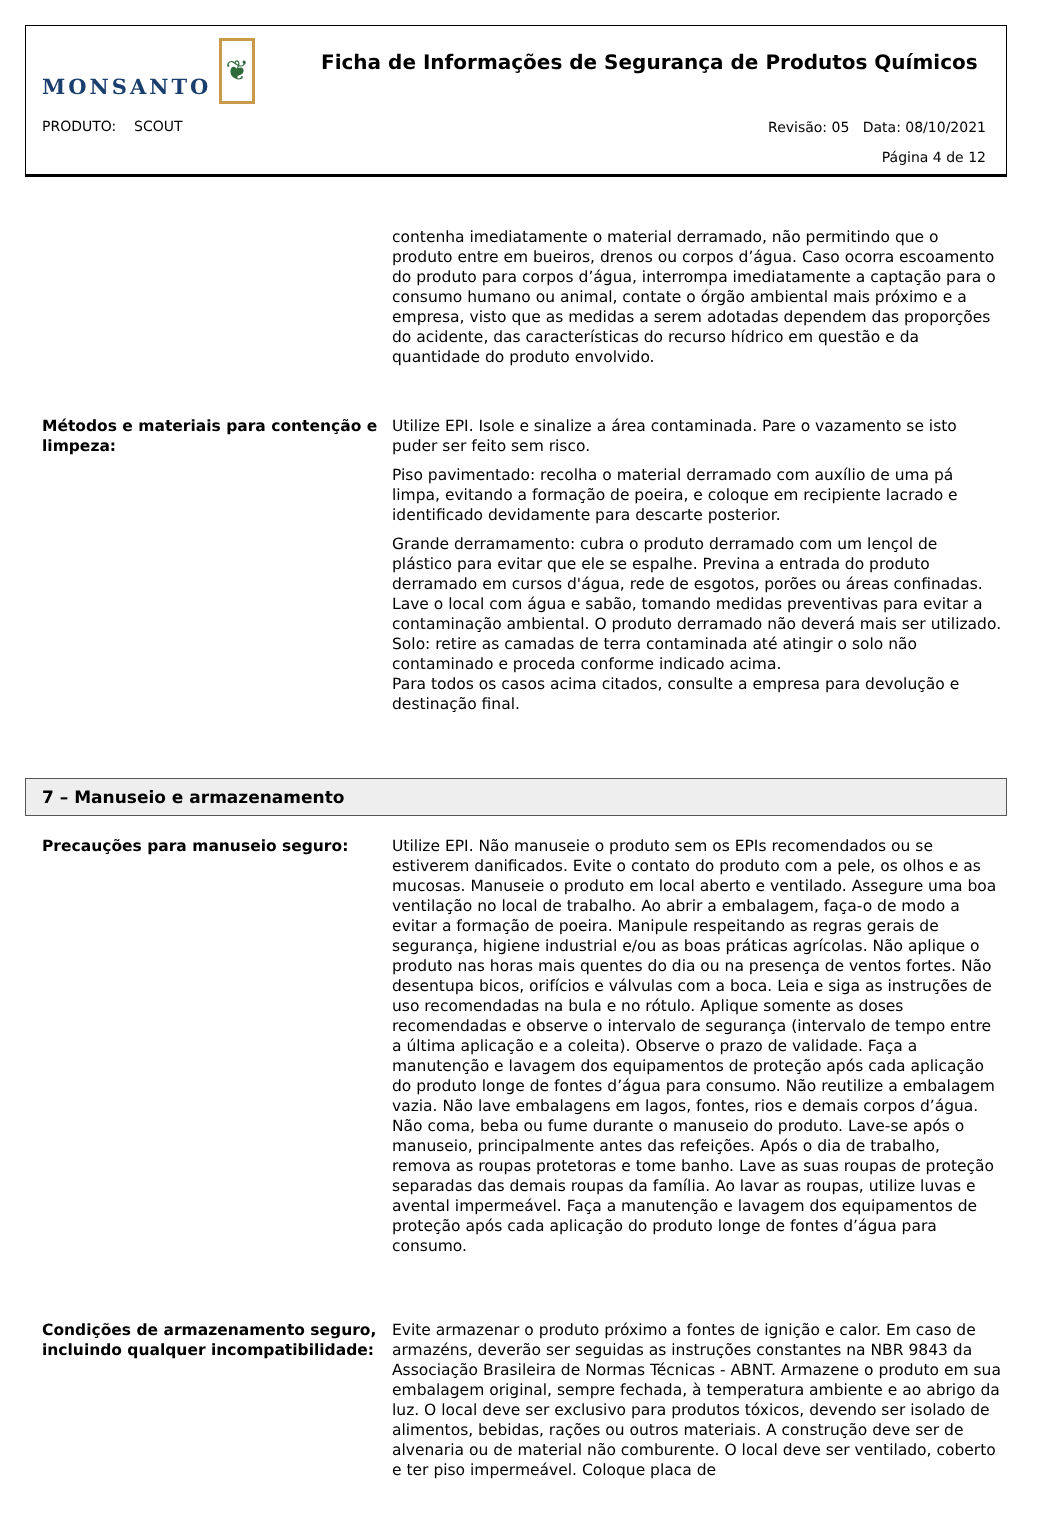MONSANTO ❦
Ficha de Informações de Segurança de Produtos Químicos
PRODUTO: SCOUT
Revisão: 05 Data: 08/10/2021
Página 4 de 12
contenha imediatamente o material derramado, não permitindo que o produto entre em bueiros, drenos ou corpos d’água. Caso ocorra escoamento do produto para corpos d’água, interrompa imediatamente a captação para o consumo humano ou animal, contate o órgão ambiental mais próximo e a empresa, visto que as medidas a serem adotadas dependem das proporções do acidente, das características do recurso hídrico em questão e da quantidade do produto envolvido.
Métodos e materiais para contenção e limpeza:
Utilize EPI. Isole e sinalize a área contaminada. Pare o vazamento se isto puder ser feito sem risco.
Piso pavimentado: recolha o material derramado com auxílio de uma pá limpa, evitando a formação de poeira, e coloque em recipiente lacrado e identificado devidamente para descarte posterior.
Grande derramamento: cubra o produto derramado com um lençol de plástico para evitar que ele se espalhe. Previna a entrada do produto derramado em cursos d'água, rede de esgotos, porões ou áreas confinadas. Lave o local com água e sabão, tomando medidas preventivas para evitar a contaminação ambiental. O produto derramado não deverá mais ser utilizado.
Solo: retire as camadas de terra contaminada até atingir o solo não contaminado e proceda conforme indicado acima.
Para todos os casos acima citados, consulte a empresa para devolução e destinação final.
7 – Manuseio e armazenamento
Precauções para manuseio seguro: Utilize EPI. Não manuseie o produto sem os EPIs recomendados ou se estiverem danificados. Evite o contato do produto com a pele, os olhos e as mucosas. Manuseie o produto em local aberto e ventilado. Assegure uma boa ventilação no local de trabalho. Ao abrir a embalagem, faça-o de modo a evitar a formação de poeira. Manipule respeitando as regras gerais de segurança, higiene industrial e/ou as boas práticas agrícolas. Não aplique o produto nas horas mais quentes do dia ou na presença de ventos fortes. Não desentupa bicos, orifícios e válvulas com a boca. Leia e siga as instruções de uso recomendadas na bula e no rótulo. Aplique somente as doses recomendadas e observe o intervalo de segurança (intervalo de tempo entre a última aplicação e a coleita). Observe o prazo de validade. Faça a manutenção e lavagem dos equipamentos de proteção após cada aplicação do produto longe de fontes d’água para consumo. Não reutilize a embalagem vazia. Não lave embalagens em lagos, fontes, rios e demais corpos d’água. Não coma, beba ou fume durante o manuseio do produto. Lave-se após o manuseio, principalmente antes das refeições. Após o dia de trabalho, remova as roupas protetoras e tome banho. Lave as suas roupas de proteção separadas das demais roupas da família. Ao lavar as roupas, utilize luvas e avental impermeável. Faça a manutenção e lavagem dos equipamentos de proteção após cada aplicação do produto longe de fontes d’água para consumo.
Condições de armazenamento seguro, incluindo qualquer incompatibilidade:
Evite armazenar o produto próximo a fontes de ignição e calor. Em caso de armazéns, deverão ser seguidas as instruções constantes na NBR 9843 da Associação Brasileira de Normas Técnicas - ABNT. Armazene o produto em sua embalagem original, sempre fechada, à temperatura ambiente e ao abrigo da luz. O local deve ser exclusivo para produtos tóxicos, devendo ser isolado de alimentos, bebidas, rações ou outros materiais. A construção deve ser de alvenaria ou de material não comburente. O local deve ser ventilado, coberto e ter piso impermeável. Coloque placa de